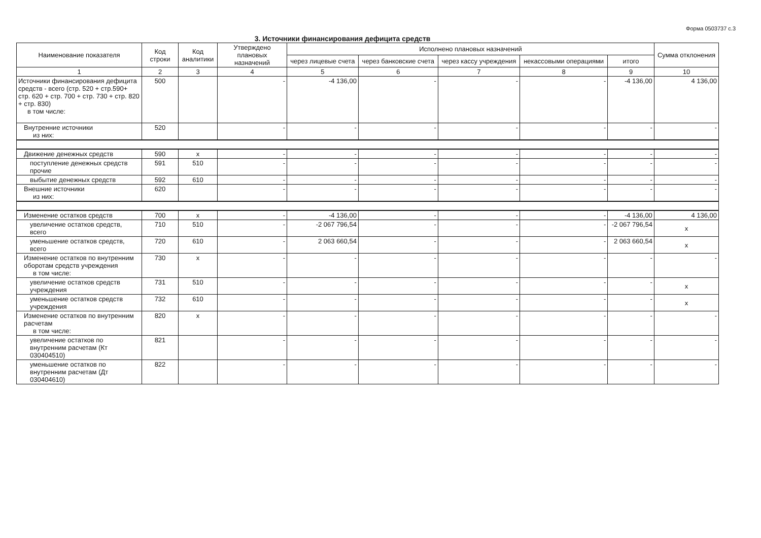Форма 0503737 с.3
3. Источники финансирования дефицита средств
| Наименование показателя | Код строки | Код аналитики | Утверждено плановых назначений | Исполнено плановых назначений | | | | | Сумма отклонения |
| --- | --- | --- | --- | --- | --- | --- | --- | --- | --- |
| | | | | через лицевые счета | через банковские счета | через кассу учреждения | некассовыми операциями | итого | |
| 1 | 2 | 3 | 4 | 5 | 6 | 7 | 8 | 9 | 10 |
| Источники финансирования дефицита средств - всего (стр. 520 + стр.590+ стр. 620 + стр. 700 + стр. 730 + стр. 820 + стр. 830) в том числе: | 500 | | - | -4 136,00 | - | - | - | -4 136,00 | 4 136,00 |
| Внутренние источники из них: | 520 | | - | - | - | - | - | - | - |
| Движение денежных средств | 590 | x | - | - | - | - | - | - | - |
| поступление денежных средств прочие | 591 | 510 | - | - | - | - | - | - | - |
| выбытие денежных средств | 592 | 610 | - | - | - | - | - | - | - |
| Внешние источники из них: | 620 | | - | - | - | - | - | - | - |
| Изменение остатков средств | 700 | x | - | -4 136,00 | - | - | - | -4 136,00 | 4 136,00 |
| увеличение остатков средств, всего | 710 | 510 | - | -2 067 796,54 | - | - | - | -2 067 796,54 | x |
| уменьшение остатков средств, всего | 720 | 610 | - | 2 063 660,54 | - | - | - | 2 063 660,54 | x |
| Изменение остатков по внутренним оборотам средств учреждения в том числе: | 730 | x | - | - | - | - | - | - | - |
| увеличение остатков средств учреждения | 731 | 510 | - | - | - | - | - | - | x |
| уменьшение остатков средств учреждения | 732 | 610 | - | - | - | - | - | - | x |
| Изменение остатков по внутренним расчетам в том числе: | 820 | x | - | - | - | - | - | - | - |
| увеличение остатков по внутренним расчетам (Кт 030404510) | 821 | | - | - | - | - | - | - | - |
| уменьшение остатков по внутренним расчетам (Дт 030404610) | 822 | | - | - | - | - | - | - | - |